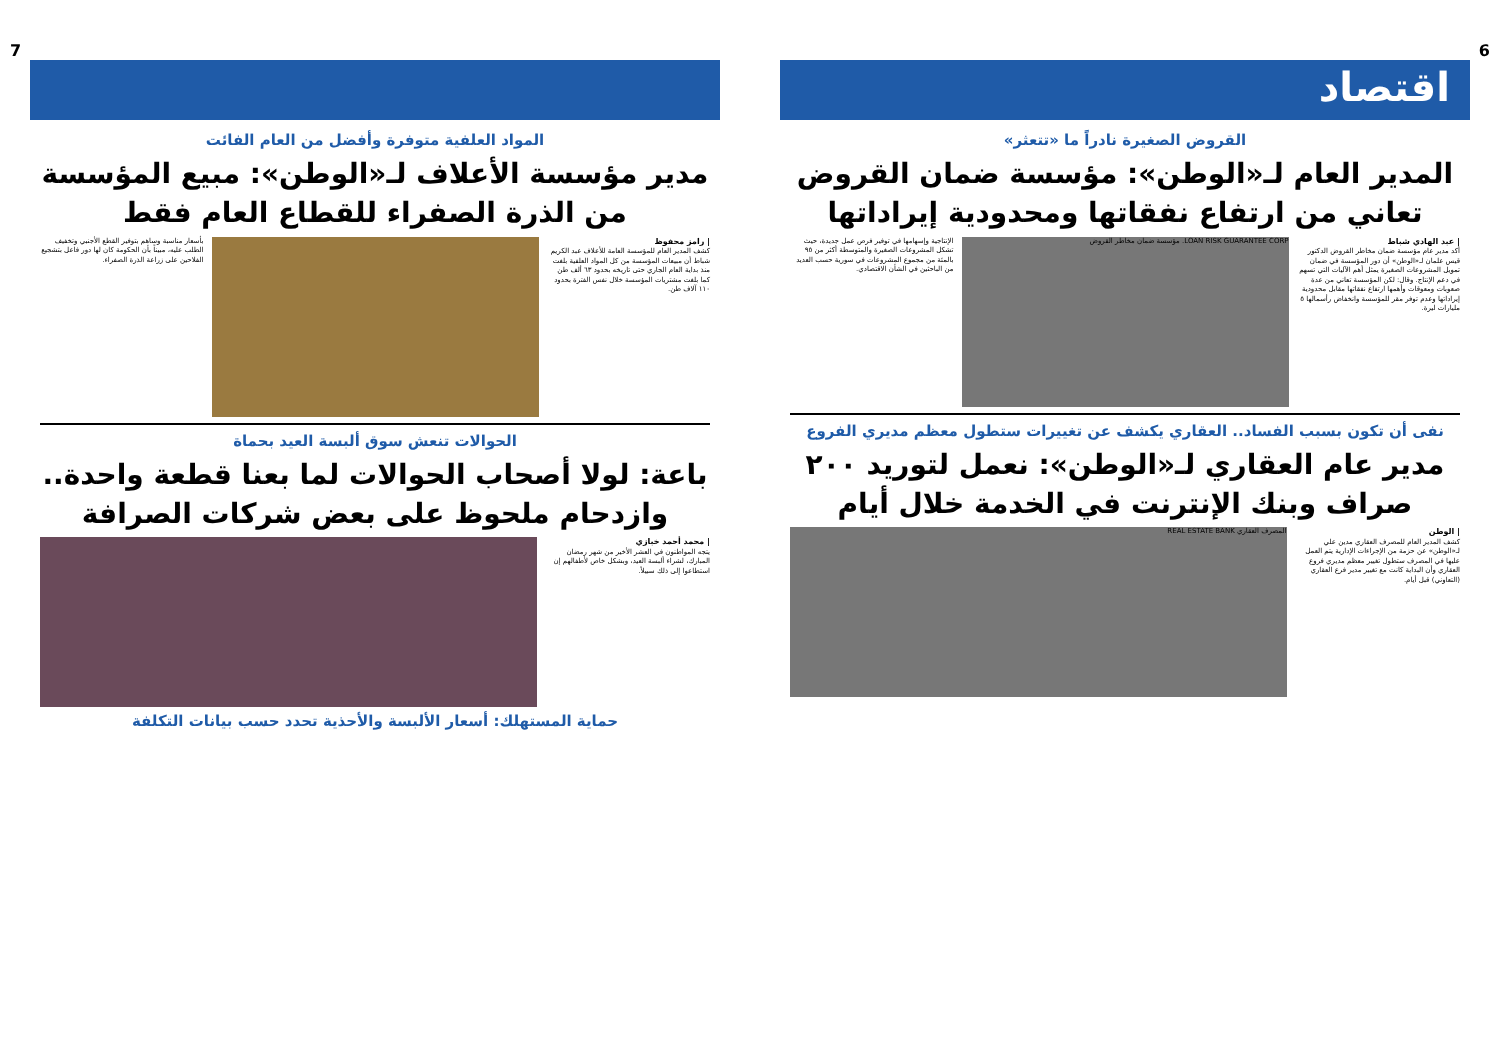6
اقتصاد
القروض الصغيرة نادراً ما «تتعثر»
المدير العام لـ«الوطن»: مؤسسة ضمان القروض تعاني من ارتفاع نفقاتها ومحدودية إيراداتها
| عبد الهادي شباط
أكد مدير عام مؤسسة ضمان مخاطر القروض الدكتور قيس علمان لـ«الوطن» أن دور المؤسسة في ضمان تمويل المشروعات الصغيرة يمثل أهم الآليات التي تسهم في دعم الإنتاج. وقال: لكن المؤسسة تعاني من عدة صعوبات ومعوقات وأهمها ارتفاع نفقاتها مقابل محدودية إيراداتها وعدم توفر مقر للمؤسسة وانخفاض رأسمالها ٥ مليارات ليرة.
LOAN RISK GUARANTEE CORP. مؤسسة ضمان مخاطر القروض
الإنتاجية وإسهامها في توفير فرص عمل جديدة، حيث تشكل المشروعات الصغيرة والمتوسطة أكثر من ٩٥ بالمئة من مجموع المشروعات في سورية حسب العديد من الباحثين في الشأن الاقتصادي.
نفى أن تكون بسبب الفساد.. العقاري يكشف عن تغييرات ستطول معظم مديري الفروع
مدير عام العقاري لـ«الوطن»: نعمل لتوريد ٢٠٠ صراف وبنك الإنترنت في الخدمة خلال أيام
| الوطن
كشف المدير العام للمصرف العقاري مدين علي لـ«الوطن» عن حزمة من الإجراءات الإدارية يتم العمل عليها في المصرف ستطول تغيير معظم مديري فروع العقاري وأن البداية كانت مع تغيير مدير فرع العقاري (التعاوني) قبل أيام.
المصرف العقاري REAL ESTATE BANK
7
المواد العلفية متوفرة وأفضل من العام الفائت
مدير مؤسسة الأعلاف لـ«الوطن»: مبيع المؤسسة من الذرة الصفراء للقطاع العام فقط
| رامز محفوظ
كشف المدير العام للمؤسسة العامة للأعلاف عبد الكريم شباط أن مبيعات المؤسسة من كل المواد العلفية بلغت منذ بداية العام الجاري حتى تاريخه بحدود ٦٣ ألف طن كما بلغت مشتريات المؤسسة خلال نفس الفترة بحدود ١١٠ آلاف طن.
بأسعار مناسبة وساهم بتوفير القطع الأجنبي وتخفيف الطلب عليه، مبيناً بأن الحكومة كان لها دور فاعل بتشجيع الفلاحين على زراعة الذرة الصفراء.
الحوالات تنعش سوق ألبسة العيد بحماة
باعة: لولا أصحاب الحوالات لما بعنا قطعة واحدة.. وازدحام ملحوظ على بعض شركات الصرافة
| محمد أحمد خبازي
يتجه المواطنون في العشر الأخير من شهر رمضان المبارك، لشراء ألبسة العيد، وبشكل خاص لأطفالهم إن استطاعوا إلى ذلك سبيلاً.
حماية المستهلك: أسعار الألبسة والأحذية تحدد حسب بيانات التكلفة